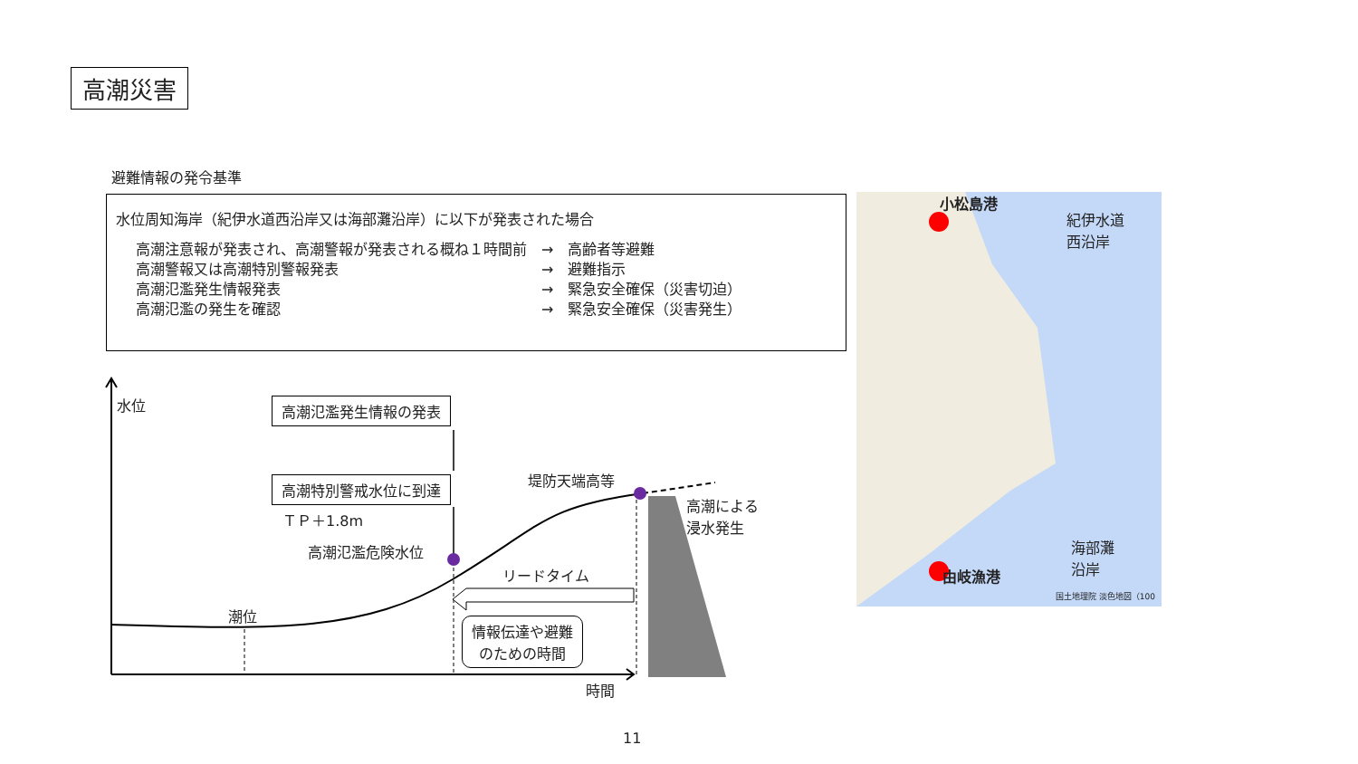高潮災害
避難情報の発令基準
水位周知海岸（紀伊水道西沿岸又は海部灘沿岸）に以下が発表された場合
| 高潮注意報が発表され、高潮警報が発表される概ね１時間前 | → | 高齢者等避難 |
| 高潮警報又は高潮特別警報発表 | → | 避難指示 |
| 高潮氾濫発生情報発表 | → | 緊急安全確保（災害切迫） |
| 高潮氾濫の発生を確認 | → | 緊急安全確保（災害発生） |
水位 高潮氾濫発生情報の発表
高潮特別警戒水位に到達
ＴＰ＋1.8m
高潮氾濫危険水位
堤防天端高等
高潮による
浸水発生
リードタイム
潮位
情報伝達や避難
のための時間
時間
小松島港
由岐漁港
紀伊水道
西沿岸
海部灘
沿岸
国土地理院 淡色地図（100
11